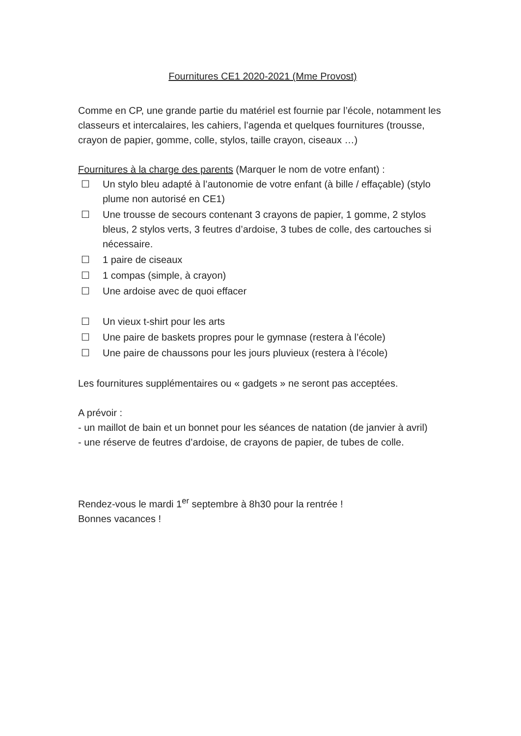Fournitures CE1 2020-2021 (Mme Provost)
Comme en CP, une grande partie du matériel est fournie par l’école, notamment les classeurs et intercalaires, les cahiers, l’agenda et quelques fournitures (trousse, crayon de papier, gomme, colle, stylos, taille crayon, ciseaux …)
Fournitures à la charge des parents (Marquer le nom de votre enfant) :
☐ Un stylo bleu adapté à l’autonomie de votre enfant (à bille / effaçable) (stylo plume non autorisé en CE1)
☐ Une trousse de secours contenant 3 crayons de papier, 1 gomme, 2 stylos bleus, 2 stylos verts, 3 feutres d’ardoise, 3 tubes de colle, des cartouches si nécessaire.
☐ 1 paire de ciseaux
☐ 1 compas (simple, à crayon)
☐ Une ardoise avec de quoi effacer
☐ Un vieux t-shirt pour les arts
☐ Une paire de baskets propres pour le gymnase (restera à l’école)
☐ Une paire de chaussons pour les jours pluvieux (restera à l’école)
Les fournitures supplémentaires ou « gadgets » ne seront pas acceptées.
A prévoir :
- un maillot de bain et un bonnet pour les séances de natation (de janvier à avril)
- une réserve de feutres d’ardoise, de crayons de papier, de tubes de colle.
Rendez-vous le mardi 1<sup>er</sup> septembre à 8h30 pour la rentrée !
Bonnes vacances !